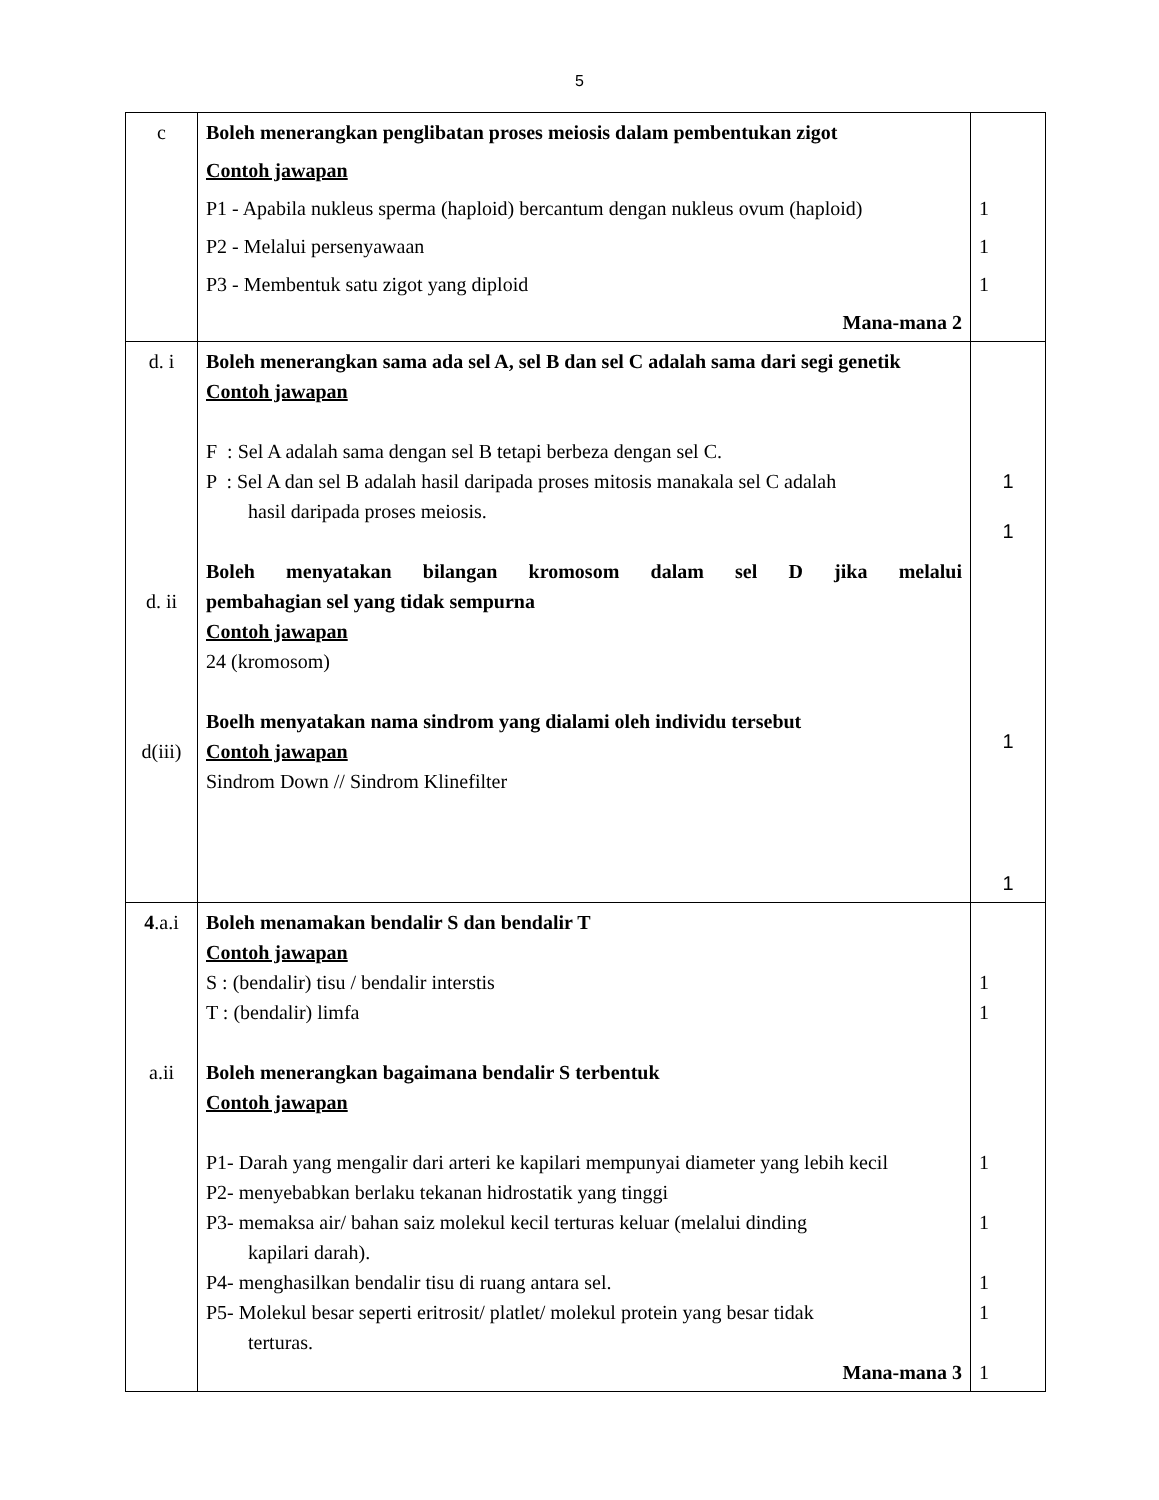5
| c | Boleh menerangkan penglibatan proses meiosis dalam pembentukan zigot Contoh jawapan P1 - Apabila nukleus sperma (haploid) bercantum dengan nukleus ovum (haploid) P2 - Melalui persenyawaan P3 - Membentuk satu zigot yang diploid Mana-mana 2 | 1 1 1 |
| d. i d. ii d(iii) | Boleh menerangkan sama ada sel A, sel B dan sel C adalah sama dari segi genetik Contoh jawapan F : Sel A adalah sama dengan sel B tetapi berbeza dengan sel C. P : Sel A dan sel B adalah hasil daripada proses mitosis manakala sel C adalah hasil daripada proses meiosis. Boleh menyatakan bilangan kromosom dalam sel D jika melalui pembahagian sel yang tidak sempurna Contoh jawapan 24 (kromosom) Boelh menyatakan nama sindrom yang dialami oleh individu tersebut Contoh jawapan Sindrom Down // Sindrom Klinefilter | 1 1 1 1 |
| 4 .a.i a.ii | Boleh menamakan bendalir S dan bendalir T Contoh jawapan S : (bendalir) tisu / bendalir interstis T : (bendalir) limfa Boleh menerangkan bagaimana bendalir S terbentuk Contoh jawapan P1- Darah yang mengalir dari arteri ke kapilari mempunyai diameter yang lebih kecil P2- menyebabkan berlaku tekanan hidrostatik yang tinggi P3- memaksa air/ bahan saiz molekul kecil terturas keluar (melalui dinding kapilari darah). P4- menghasilkan bendalir tisu di ruang antara sel. P5- Molekul besar seperti eritrosit/ platlet/ molekul protein yang besar tidak terturas. Mana-mana 3 | 1 1 1 1 1 1 1 |